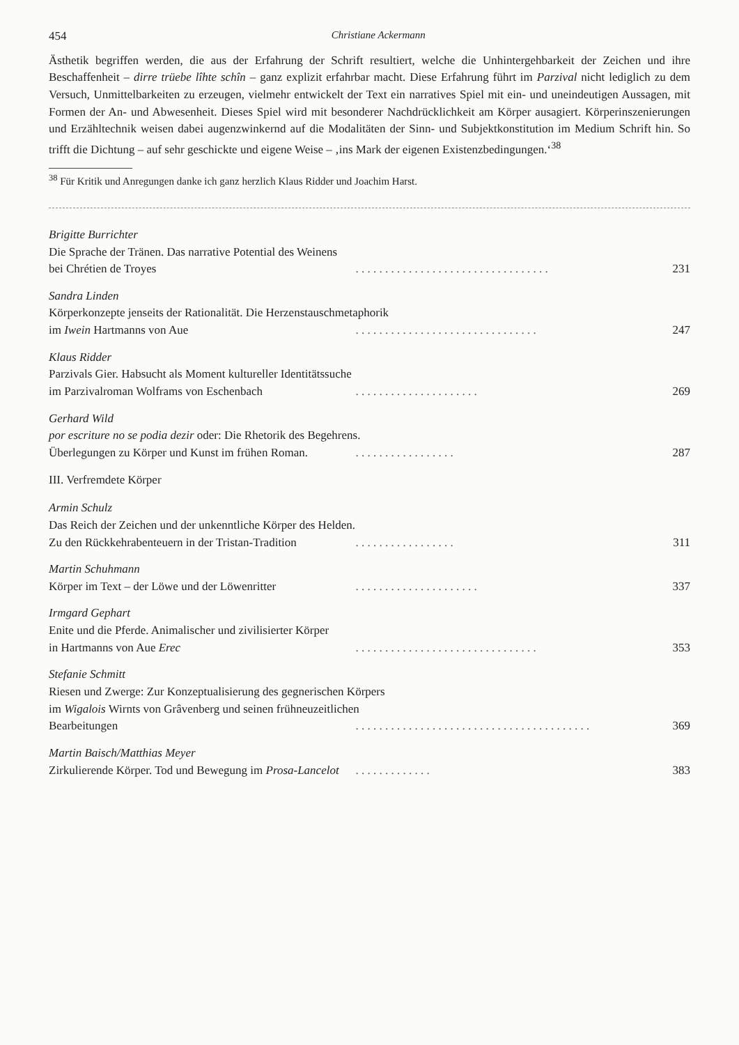454 Christiane Ackermann
Ästhetik begriffen werden, die aus der Erfahrung der Schrift resultiert, welche die Unhintergehbarkeit der Zeichen und ihre Beschaffenheit – dirre trüebe lîhte schîn – ganz explizit erfahrbar macht. Diese Erfahrung führt im Parzival nicht lediglich zu dem Versuch, Unmittelbarkeiten zu erzeugen, vielmehr entwickelt der Text ein narratives Spiel mit ein- und uneindeutigen Aussagen, mit Formen der An- und Abwesenheit. Dieses Spiel wird mit besonderer Nachdrücklichkeit am Körper ausagiert. Körperinszenierungen und Erzähltechnik weisen dabei augenzwinkernd auf die Modalitäten der Sinn- und Subjektkonstitution im Medium Schrift hin. So trifft die Dichtung – auf sehr geschickte und eigene Weise – ‚ins Mark der eigenen Existenzbedingungen.‘<sup>38</sup>
<sup>38</sup> Für Kritik und Anregungen danke ich ganz herzlich Klaus Ridder und Joachim Harst.
Brigitte Burrichter
Die Sprache der Tränen. Das narrative Potential des Weinens
bei Chrétien de Troyes. . . . . . . . . . . . . . . . . . . . . . . . . . . . . . . . . 231
Sandra Linden
Körperkonzepte jenseits der Rationalität. Die Herzenstauschmetaphorik
im Iwein Hartmanns von Aue. . . . . . . . . . . . . . . . . . . . . . . . . . . . . . . 247
Klaus Ridder
Parzivals Gier. Habsucht als Moment kultureller Identitätssuche
im Parzivalroman Wolframs von Eschenbach. . . . . . . . . . . . . . . . . . . . . 269
Gerhard Wild
por escriture no se podia dezir oder: Die Rhetorik des Begehrens.
Überlegungen zu Körper und Kunst im frühen Roman.. . . . . . . . . . . . . . . . . 287
III. Verfremdete Körper
Armin Schulz
Das Reich der Zeichen und der unkenntliche Körper des Helden.
Zu den Rückkehrabenteuern in der Tristan-Tradition. . . . . . . . . . . . . . . . . 311
Martin Schuhmann
Körper im Text – der Löwe und der Löwenritter. . . . . . . . . . . . . . . . . . . . . 337
Irmgard Gephart
Enite und die Pferde. Animalischer und zivilisierter Körper
in Hartmanns von Aue Erec. . . . . . . . . . . . . . . . . . . . . . . . . . . . . . . 353
Stefanie Schmitt
Riesen und Zwerge: Zur Konzeptualisierung des gegnerischen Körpers
im Wigalois Wirnts von Grâvenberg und seinen frühneuzeitlichen
Bearbeitungen. . . . . . . . . . . . . . . . . . . . . . . . . . . . . . . . . . . . . . . . 369
Martin Baisch/Matthias Meyer
Zirkulierende Körper. Tod und Bewegung im Prosa-Lancelot. . . . . . . . . . . . . 383